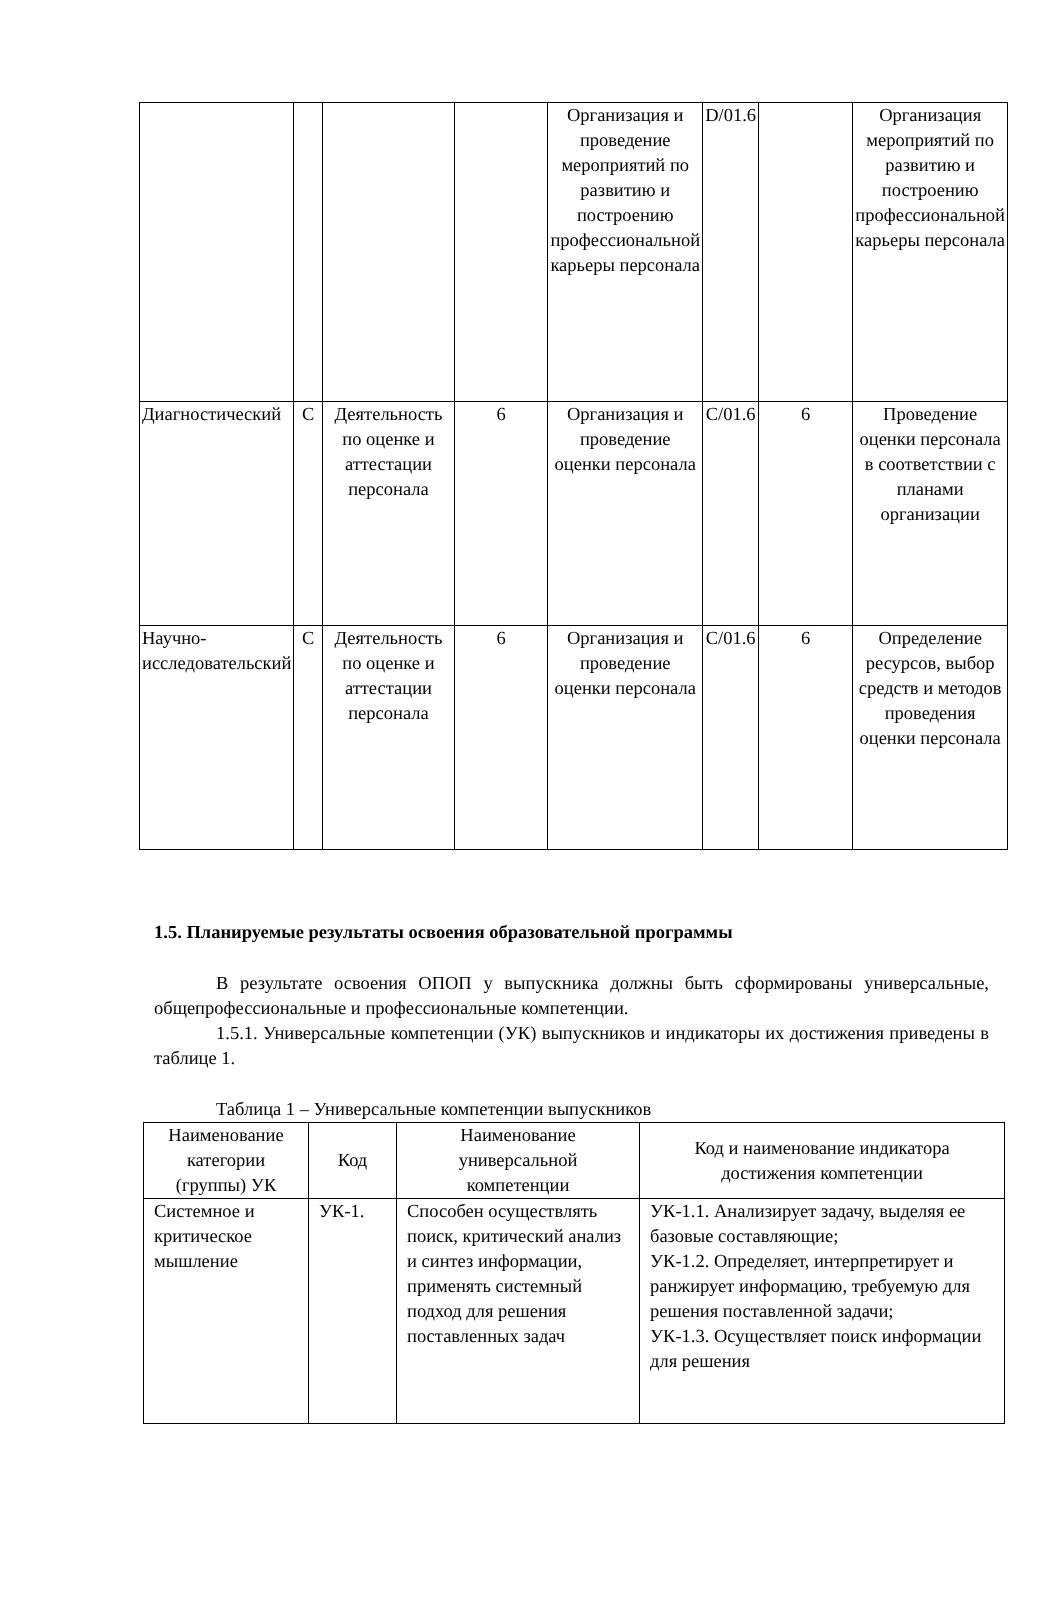| | | | | Организация и проведение мероприятий по развитию и построению профессиональной карьеры персонала | D/01.6 | | Организация мероприятий по развитию и построению профессиональной карьеры персонала |
| Диагностический | C | Деятельность по оценке и аттестации персонала | 6 | Организация и проведение оценки персонала | C/01.6 | 6 | Проведение оценки персонала в соответствии с планами организации |
| Научно-исследовательский | C | Деятельность по оценке и аттестации персонала | 6 | Организация и проведение оценки персонала | C/01.6 | 6 | Определение ресурсов, выбор средств и методов проведения оценки персонала |
1.5. Планируемые результаты освоения образовательной программы
В результате освоения ОПОП у выпускника должны быть сформированы универсальные, общепрофессиональные и профессиональные компетенции.
1.5.1. Универсальные компетенции (УК) выпускников и индикаторы их достижения приведены в таблице 1.
Таблица 1 – Универсальные компетенции выпускников
| Наименование категории (группы) УК | Код | Наименование универсальной компетенции | Код и наименование индикатора достижения компетенции |
| Системное и критическое мышление | УК-1. | Способен осуществлять поиск, критический анализ и синтез информации, применять системный подход для решения поставленных задач | УК-1.1. Анализирует задачу, выделяя ее базовые составляющие; УК-1.2. Определяет, интерпретирует и ранжирует информацию, требуемую для решения поставленной задачи; УК-1.3. Осуществляет поиск информации для решения |